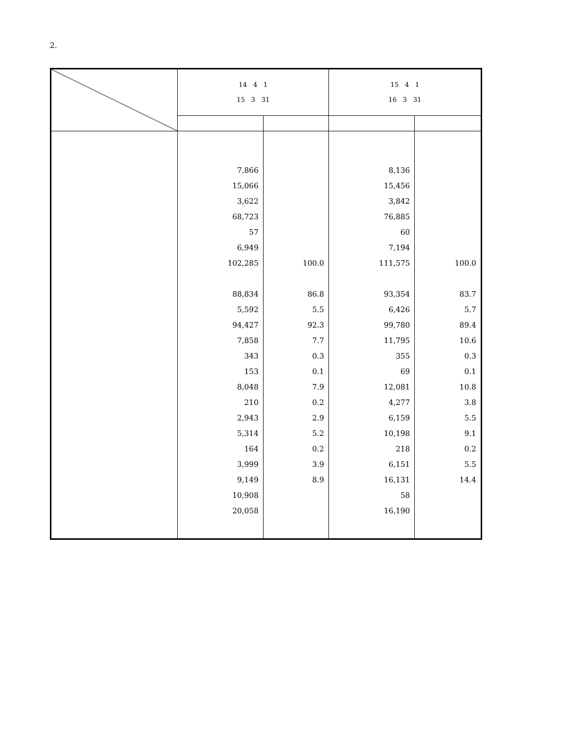2.
| | 14 4 1 15 3 31 | | 15 4 1 16 3 31 | |
| --- | --- | --- | --- | --- |
| | 7,866 | | 8,136 | |
| | 15,066 | | 15,456 | |
| | 3,622 | | 3,842 | |
| | 68,723 | | 76,885 | |
| | 57 | | 60 | |
| | 6,949 | | 7,194 | |
| | 102,285 | 100.0 | 111,575 | 100.0 |
| | 88,834 | 86.8 | 93,354 | 83.7 |
| | 5,592 | 5.5 | 6,426 | 5.7 |
| | 94,427 | 92.3 | 99,780 | 89.4 |
| | 7,858 | 7.7 | 11,795 | 10.6 |
| | 343 | 0.3 | 355 | 0.3 |
| | 153 | 0.1 | 69 | 0.1 |
| | 8,048 | 7.9 | 12,081 | 10.8 |
| | 210 | 0.2 | 4,277 | 3.8 |
| | 2,943 | 2.9 | 6,159 | 5.5 |
| | 5,314 | 5.2 | 10,198 | 9.1 |
| | 164 | 0.2 | 218 | 0.2 |
| | 3,999 | 3.9 | 6,151 | 5.5 |
| | 9,149 | 8.9 | 16,131 | 14.4 |
| | 10,908 | | 58 | |
| | 20,058 | | 16,190 | |